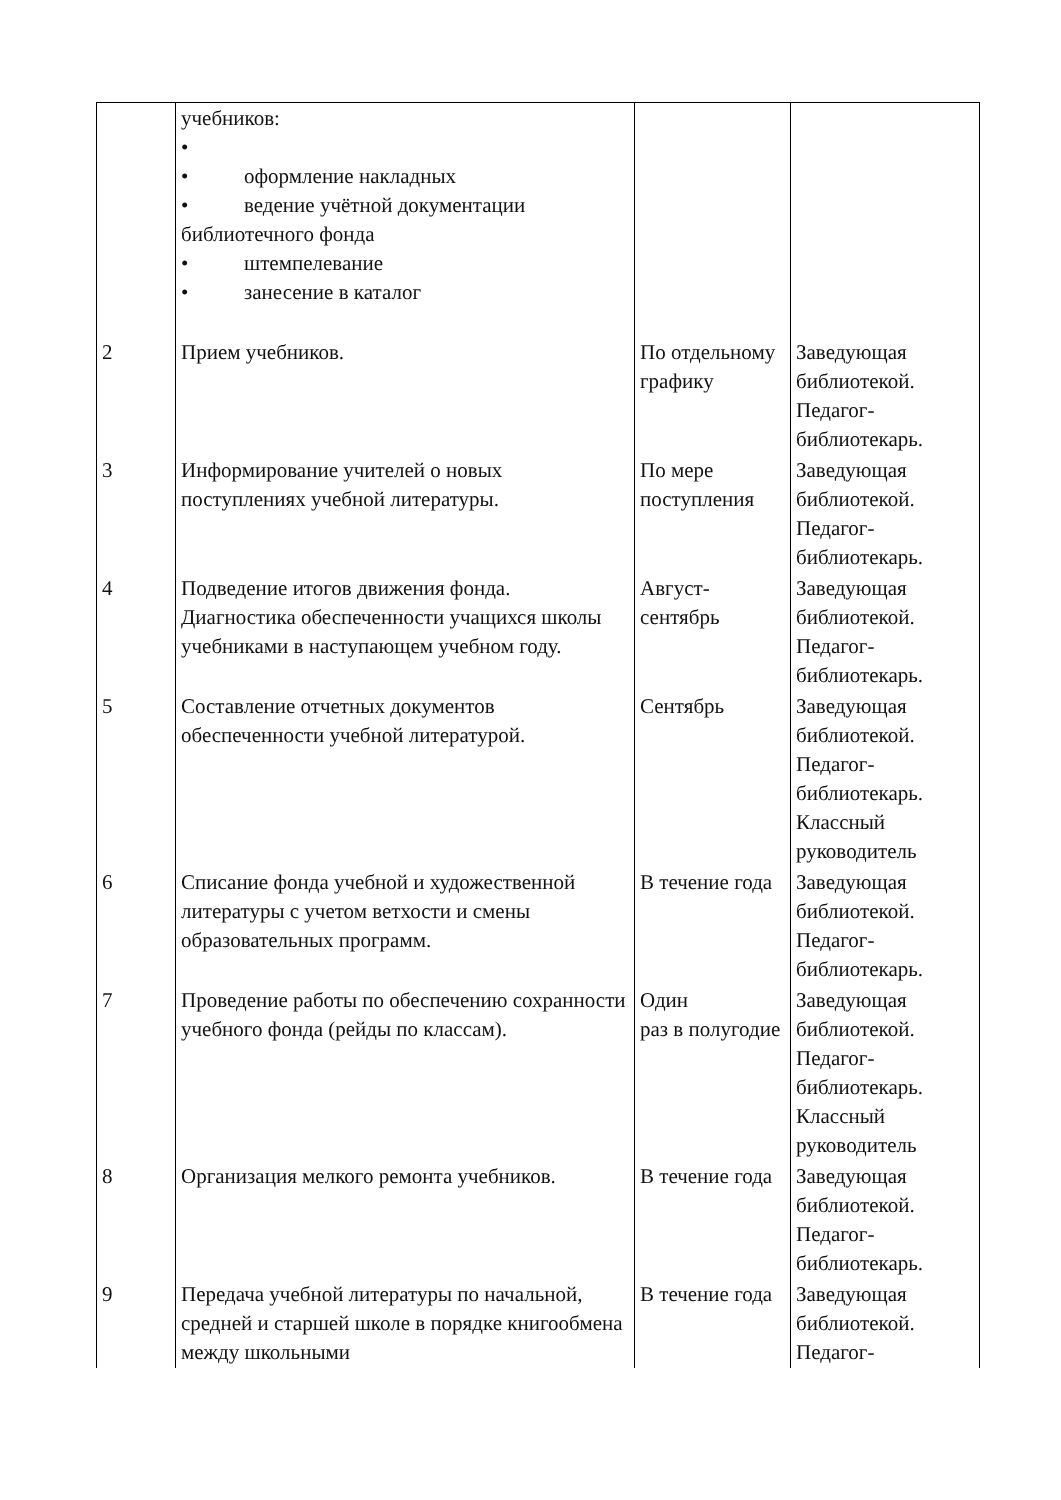| | учебников: • • оформление накладных • ведение учётной документации библиотечного фонда • штемпелевание • занесение в каталог | | |
| 2 | Прием учебников. | По отдельному графику | Заведующая библиотекой. Педагог-библиотекарь. |
| 3 | Информирование учителей о новых поступлениях учебной литературы. | По мере поступления | Заведующая библиотекой. Педагог-библиотекарь. |
| 4 | Подведение итогов движения фонда. Диагностика обеспеченности учащихся школы учебниками в наступающем учебном году. | Август-сентябрь | Заведующая библиотекой. Педагог-библиотекарь. |
| 5 | Составление отчетных документов обеспеченности учебной литературой. | Сентябрь | Заведующая библиотекой. Педагог-библиотекарь. Классный руководитель |
| 6 | Списание фонда учебной и художественной литературы с учетом ветхости и смены образовательных программ. | В течение года | Заведующая библиотекой. Педагог-библиотекарь. |
| 7 | Проведение работы по обеспечению сохранности учебного фонда (рейды по классам). | Один раз в полугодие | Заведующая библиотекой. Педагог-библиотекарь. Классный руководитель |
| 8 | Организация мелкого ремонта учебников. | В течение года | Заведующая библиотекой. Педагог-библиотекарь. |
| 9 | Передача учебной литературы по начальной, средней и старшей школе в порядке книгообмена между школьными | В течение года | Заведующая библиотекой. Педагог- |